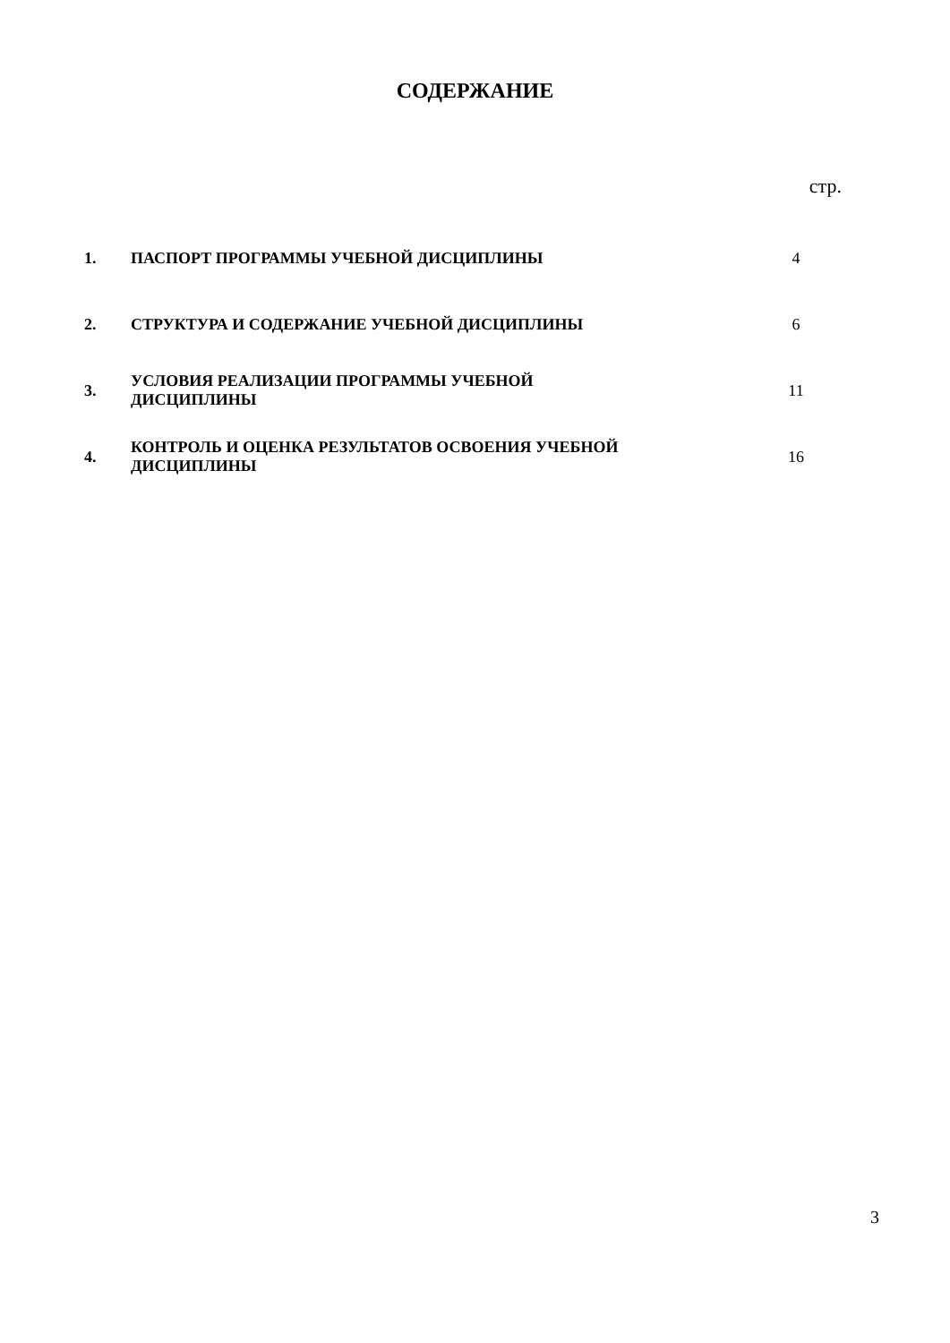СОДЕРЖАНИЕ
стр.
| 1. | ПАСПОРТ ПРОГРАММЫ УЧЕБНОЙ ДИСЦИПЛИНЫ | 4 |
| 2. | СТРУКТУРА И СОДЕРЖАНИЕ УЧЕБНОЙ ДИСЦИПЛИНЫ | 6 |
| 3. | УСЛОВИЯ РЕАЛИЗАЦИИ ПРОГРАММЫ УЧЕБНОЙ ДИСЦИПЛИНЫ | 11 |
| 4. | КОНТРОЛЬ И ОЦЕНКА РЕЗУЛЬТАТОВ ОСВОЕНИЯ УЧЕБНОЙ ДИСЦИПЛИНЫ | 16 |
3